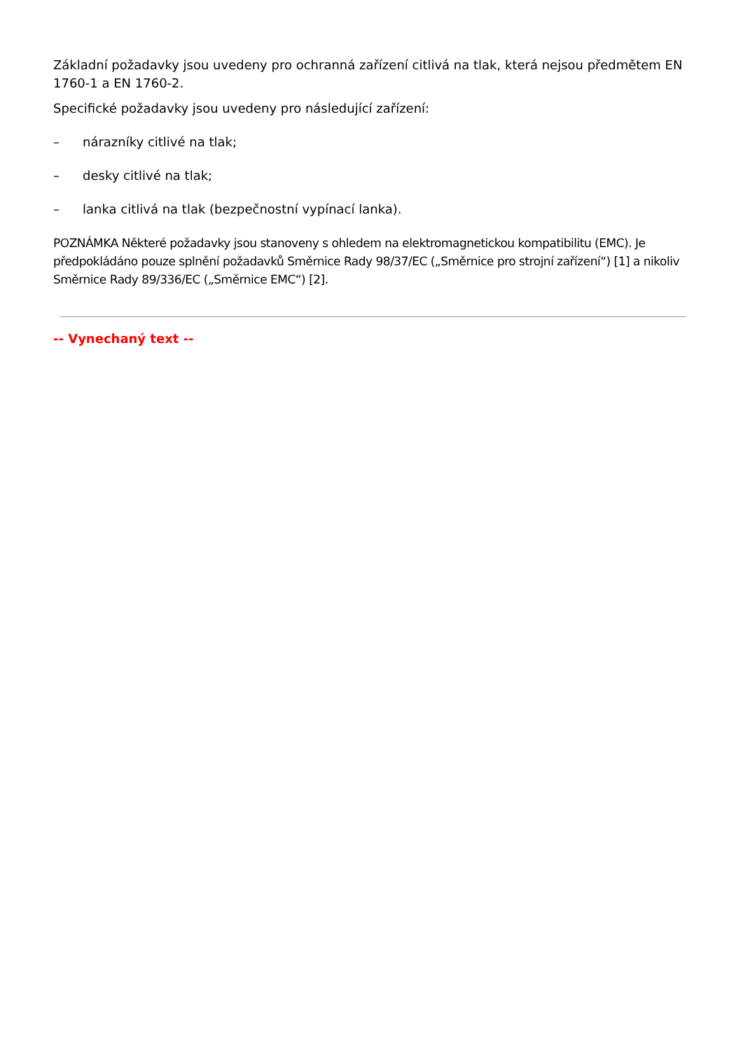Základní požadavky jsou uvedeny pro ochranná zařízení citlivá na tlak, která nejsou předmětem EN 1760-1 a EN 1760-2.
Specifické požadavky jsou uvedeny pro následující zařízení:
– nárazníky citlivé na tlak;
– desky citlivé na tlak;
– lanka citlivá na tlak (bezpečnostní vypínací lanka).
POZNÁMKA Některé požadavky jsou stanoveny s ohledem na elektromagnetickou kompatibilitu (EMC). Je předpokládáno pouze splnění požadavků Směrnice Rady 98/37/EC („Směrnice pro strojní zařízení“) [1] a nikoliv Směrnice Rady 89/336/EC („Směrnice EMC“) [2].
-- Vynechaný text --